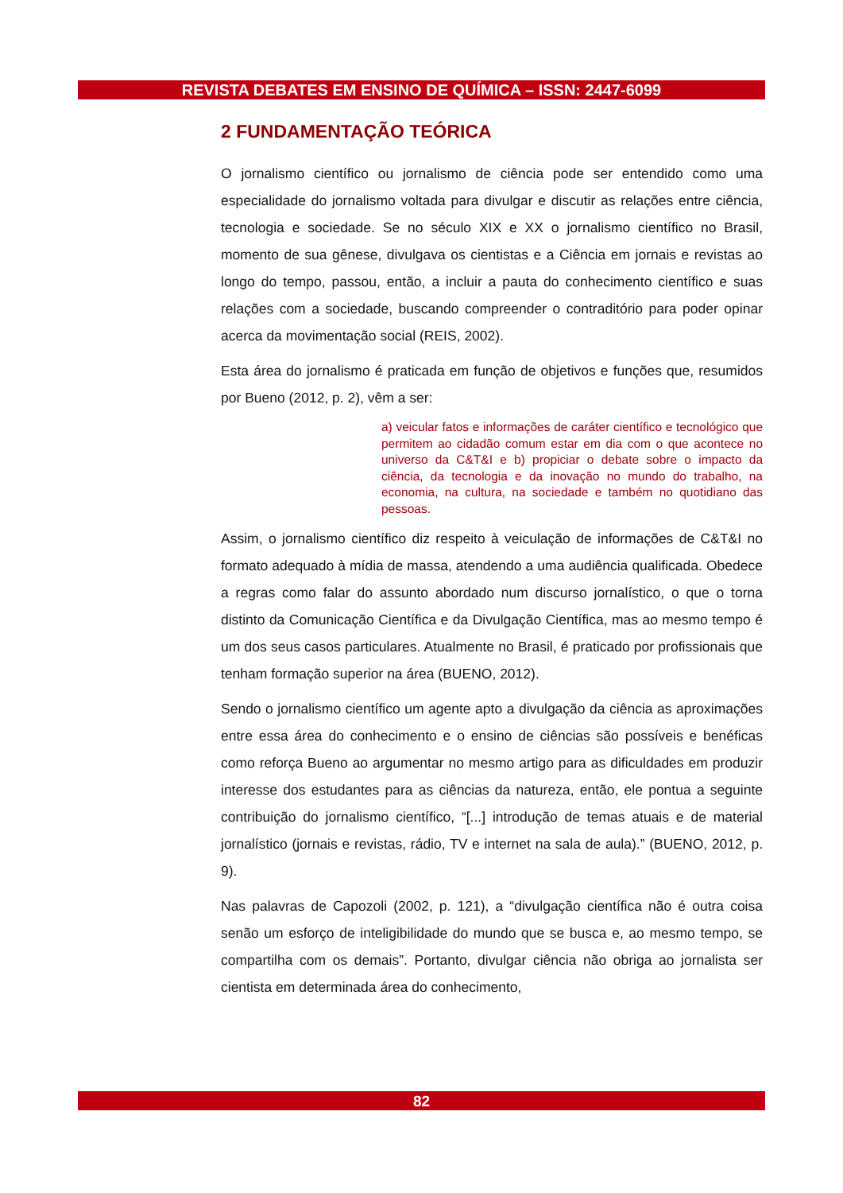REVISTA DEBATES EM ENSINO DE QUÍMICA – ISSN: 2447-6099
2 FUNDAMENTAÇÃO TEÓRICA
O jornalismo científico ou jornalismo de ciência pode ser entendido como uma especialidade do jornalismo voltada para divulgar e discutir as relações entre ciência, tecnologia e sociedade. Se no século XIX e XX o jornalismo científico no Brasil, momento de sua gênese, divulgava os cientistas e a Ciência em jornais e revistas ao longo do tempo, passou, então, a incluir a pauta do conhecimento científico e suas relações com a sociedade, buscando compreender o contraditório para poder opinar acerca da movimentação social (REIS, 2002).
Esta área do jornalismo é praticada em função de objetivos e funções que, resumidos por Bueno (2012, p. 2), vêm a ser:
a) veicular fatos e informações de caráter científico e tecnológico que permitem ao cidadão comum estar em dia com o que acontece no universo da C&T&I e b) propiciar o debate sobre o impacto da ciência, da tecnologia e da inovação no mundo do trabalho, na economia, na cultura, na sociedade e também no quotidiano das pessoas.
Assim, o jornalismo científico diz respeito à veiculação de informações de C&T&I no formato adequado à mídia de massa, atendendo a uma audiência qualificada. Obedece a regras como falar do assunto abordado num discurso jornalístico, o que o torna distinto da Comunicação Científica e da Divulgação Científica, mas ao mesmo tempo é um dos seus casos particulares. Atualmente no Brasil, é praticado por profissionais que tenham formação superior na área (BUENO, 2012).
Sendo o jornalismo científico um agente apto a divulgação da ciência as aproximações entre essa área do conhecimento e o ensino de ciências são possíveis e benéficas como reforça Bueno ao argumentar no mesmo artigo para as dificuldades em produzir interesse dos estudantes para as ciências da natureza, então, ele pontua a seguinte contribuição do jornalismo científico, “[...] introdução de temas atuais e de material jornalístico (jornais e revistas, rádio, TV e internet na sala de aula).” (BUENO, 2012, p. 9).
Nas palavras de Capozoli (2002, p. 121), a “divulgação científica não é outra coisa senão um esforço de inteligibilidade do mundo que se busca e, ao mesmo tempo, se compartilha com os demais”. Portanto, divulgar ciência não obriga ao jornalista ser cientista em determinada área do conhecimento,
82